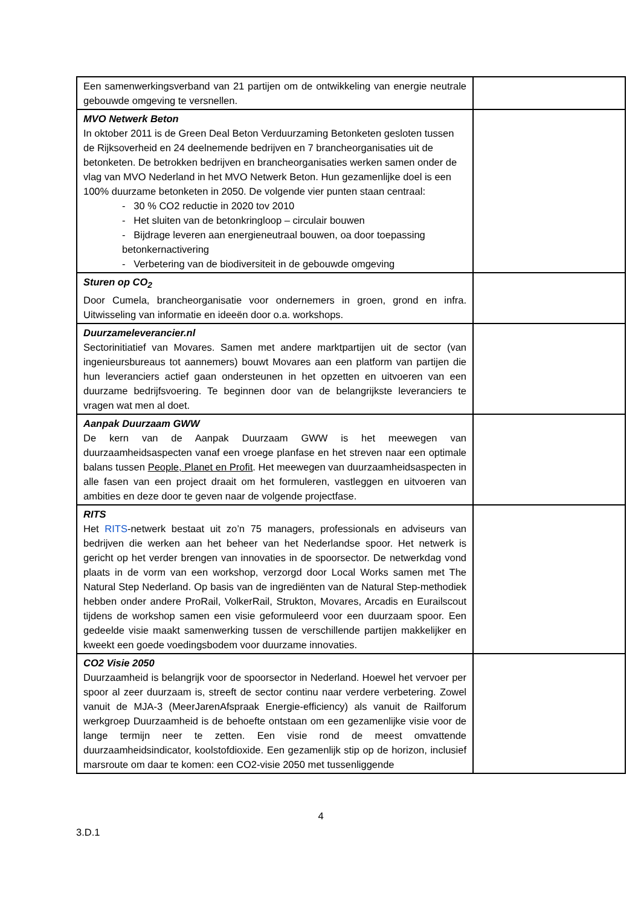| Een samenwerkingsverband van 21 partijen om de ontwikkeling van energie neutrale gebouwde omgeving te versnellen. | |
| MVO Netwerk Beton In oktober 2011 is de Green Deal Beton Verduurzaming Betonketen gesloten tussen de Rijksoverheid en 24 deelnemende bedrijven en 7 brancheorganisaties uit de betonketen. De betrokken bedrijven en brancheorganisaties werken samen onder de vlag van MVO Nederland in het MVO Netwerk Beton. Hun gezamenlijke doel is een 100% duurzame betonketen in 2050. De volgende vier punten staan centraal: - 30 % CO2 reductie in 2020 tov 2010 - Het sluiten van de betonkringloop – circulair bouwen - Bijdrage leveren aan energieneutraal bouwen, oa door toepassing betonkernactivering - Verbetering van de biodiversiteit in de gebouwde omgeving | |
| Sturen op CO<sub>2</sub> Door Cumela, brancheorganisatie voor ondernemers in groen, grond en infra. Uitwisseling van informatie en ideeën door o.a. workshops. | |
| Duurzameleverancier.nl Sectorinitiatief van Movares. Samen met andere marktpartijen uit de sector (van ingenieursbureaus tot aannemers) bouwt Movares aan een platform van partijen die hun leveranciers actief gaan ondersteunen in het opzetten en uitvoeren van een duurzame bedrijfsvoering. Te beginnen door van de belangrijkste leveranciers te vragen wat men al doet. | |
| Aanpak Duurzaam GWW De kern van de Aanpak Duurzaam GWW is het meewegen van duurzaamheidsaspecten vanaf een vroege planfase en het streven naar een optimale balans tussen People, Planet en Profit . Het meewegen van duurzaamheidsaspecten in alle fasen van een project draait om het formuleren, vastleggen en uitvoeren van ambities en deze door te geven naar de volgende projectfase. | |
| RITS Het RITS -netwerk bestaat uit zo’n 75 managers, professionals en adviseurs van bedrijven die werken aan het beheer van het Nederlandse spoor. Het netwerk is gericht op het verder brengen van innovaties in de spoorsector. De netwerkdag vond plaats in de vorm van een workshop, verzorgd door Local Works samen met The Natural Step Nederland. Op basis van de ingrediënten van de Natural Step-methodiek hebben onder andere ProRail, VolkerRail, Strukton, Movares, Arcadis en Eurailscout tijdens de workshop samen een visie geformuleerd voor een duurzaam spoor. Een gedeelde visie maakt samenwerking tussen de verschillende partijen makkelijker en kweekt een goede voedingsbodem voor duurzame innovaties. | |
| CO2 Visie 2050 Duurzaamheid is belangrijk voor de spoorsector in Nederland. Hoewel het vervoer per spoor al zeer duurzaam is, streeft de sector continu naar verdere verbetering. Zowel vanuit de MJA-3 (MeerJarenAfspraak Energie-efficiency) als vanuit de Railforum werkgroep Duurzaamheid is de behoefte ontstaan om een gezamenlijke visie voor de lange termijn neer te zetten. Een visie rond de meest omvattende duurzaamheidsindicator, koolstofdioxide. Een gezamenlijk stip op de horizon, inclusief marsroute om daar te komen: een CO2-visie 2050 met tussenliggende | |
4
3.D.1